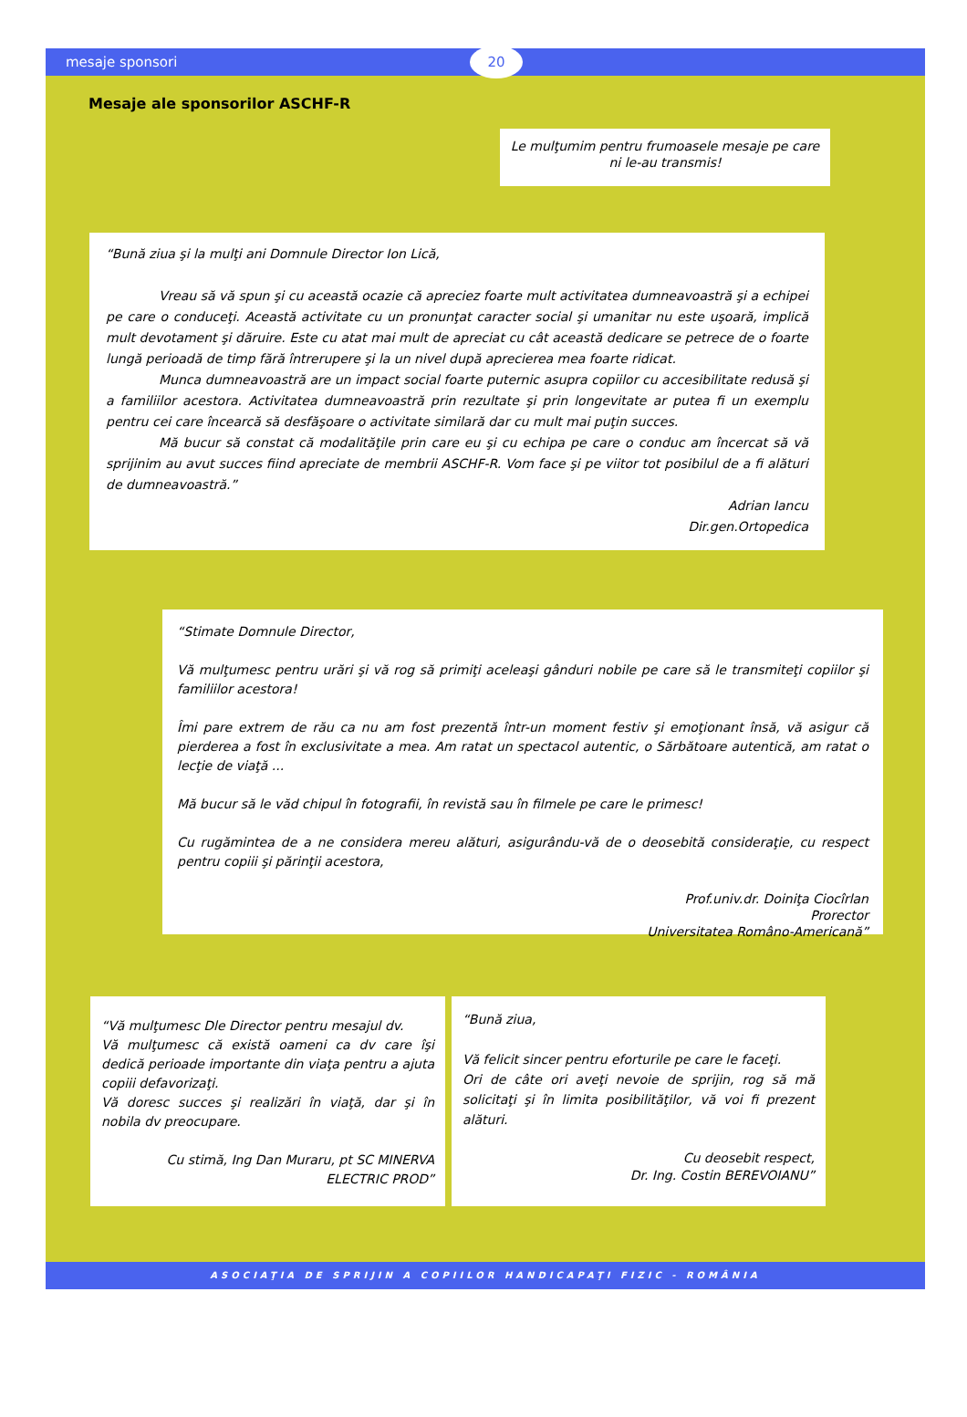mesaje sponsori
20
Mesaje ale sponsorilor ASCHF-R
Le mulţumim pentru frumoasele mesaje pe care ni le-au transmis!
“Bună ziua şi la mulţi ani Domnule Director Ion Lică,
Vreau să vă spun şi cu această ocazie că apreciez foarte mult activitatea dumneavoastră şi a echipei pe care o conduceţi. Această activitate cu un pronunţat caracter social şi umanitar nu este uşoară, implică mult devotament şi dăruire. Este cu atat mai mult de apreciat cu cât această dedicare se petrece de o foarte lungă perioadă de timp fără întrerupere şi la un nivel după aprecierea mea foarte ridicat.
Munca dumneavoastră are un impact social foarte puternic asupra copiilor cu accesibilitate redusă şi a familiilor acestora. Activitatea dumneavoastră prin rezultate şi prin longevitate ar putea fi un exemplu pentru cei care încearcă să desfăşoare o activitate similară dar cu mult mai puţin succes.
Mă bucur să constat că modalităţile prin care eu şi cu echipa pe care o conduc am încercat să vă sprijinim au avut succes fiind apreciate de membrii ASCHF-R. Vom face şi pe viitor tot posibilul de a fi alături de dumneavoastră.”
Adrian Iancu
Dir.gen.Ortopedica
“Stimate Domnule Director,
Vă mulţumesc pentru urări şi vă rog să primiţi aceleaşi gânduri nobile pe care să le transmiteţi copiilor şi familiilor acestora!
Îmi pare extrem de rău ca nu am fost prezentă într-un moment festiv şi emoţionant însă, vă asigur că pierderea a fost în exclusivitate a mea. Am ratat un spectacol autentic, o Sărbătoare autentică, am ratat o lecţie de viaţă ...
Mă bucur să le văd chipul în fotografii, în revistă sau în filmele pe care le primesc!
Cu rugămintea de a ne considera mereu alături, asigurându-vă de o deosebită consideraţie, cu respect pentru copiii şi părinţii acestora,
Prof.univ.dr. Doiniţa Ciocîrlan
Prorector
Universitatea Româno-Americană”
“Vă mulţumesc Dle Director pentru mesajul dv.
Vă mulţumesc că există oameni ca dv care îşi dedică perioade importante din viaţa pentru a ajuta copiii defavorizaţi.
Vă doresc succes şi realizări în viaţă, dar şi în nobila dv preocupare.
Cu stimă, Ing Dan Muraru, pt SC MINERVA ELECTRIC PROD”
“Bună ziua,
Vă felicit sincer pentru eforturile pe care le faceţi.
Ori de câte ori aveţi nevoie de sprijin, rog să mă solicitaţi şi în limita posibilităţilor, vă voi fi prezent alături.
Cu deosebit respect,
Dr. Ing. Costin BEREVOIANU”
ASOCIAŢIA DE SPRIJIN A COPIILOR HANDICAPAŢI FIZIC - ROMÂNIA